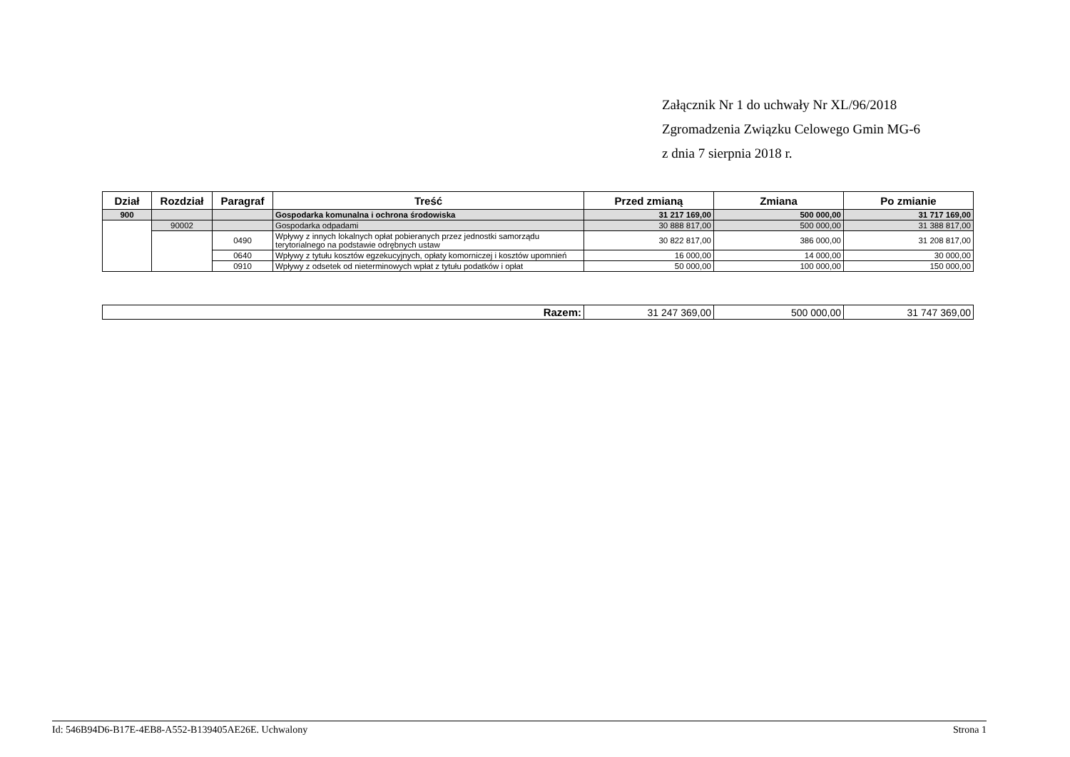Załącznik Nr 1 do uchwały Nr XL/96/2018
Zgromadzenia Związku Celowego Gmin MG-6
z dnia 7 sierpnia 2018 r.
| Dział | Rozdział | Paragraf | Treść | Przed zmianą | Zmiana | Po zmianie |
| --- | --- | --- | --- | --- | --- | --- |
| 900 | | | Gospodarka komunalna i ochrona środowiska | 31 217 169,00 | 500 000,00 | 31 717 169,00 |
| | 90002 | | Gospodarka odpadami | 30 888 817,00 | 500 000,00 | 31 388 817,00 |
| | | 0490 | Wpływy z innych lokalnych opłat pobieranych przez jednostki samorządu terytorialnego na podstawie odrębnych ustaw | 30 822 817,00 | 386 000,00 | 31 208 817,00 |
| | | 0640 | Wpływy z tytułu kosztów egzekucyjnych, opłaty komorniczej i kosztów upomnień | 16 000,00 | 14 000,00 | 30 000,00 |
| | | 0910 | Wpływy z odsetek od nieterminowych wpłat z tytułu podatków i opłat | 50 000,00 | 100 000,00 | 150 000,00 |
| Razem: | 31 247 369,00 | 500 000,00 | 31 747 369,00 |
Id: 546B94D6-B17E-4EB8-A552-B139405AE26E. Uchwalony Strona 1